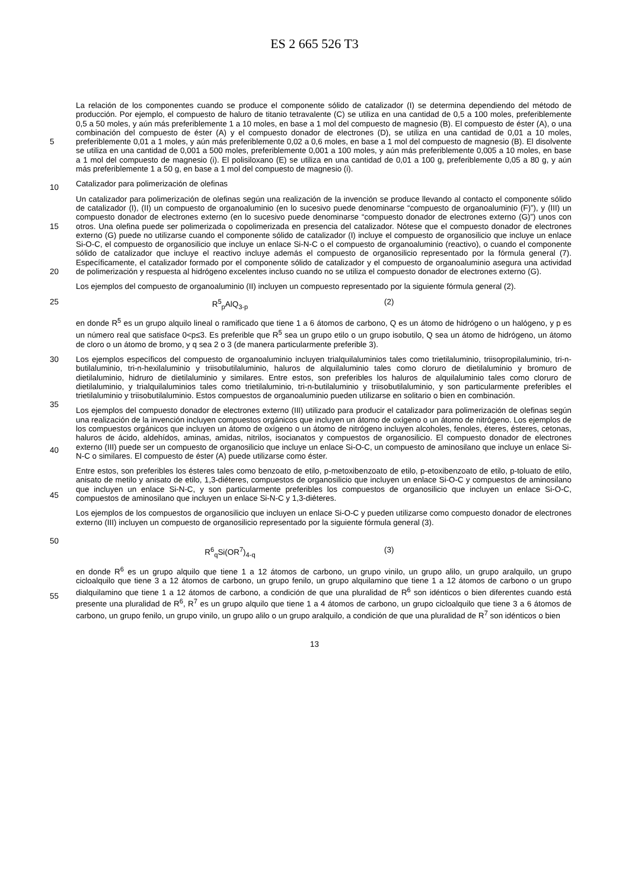ES 2 665 526 T3
5
10
La relación de los componentes cuando se produce el componente sólido de catalizador (I) se determina dependiendo del método de producción. Por ejemplo, el compuesto de haluro de titanio tetravalente (C) se utiliza en una cantidad de 0,5 a 100 moles, preferiblemente 0,5 a 50 moles, y aún más preferiblemente 1 a 10 moles, en base a 1 mol del compuesto de magnesio (B). El compuesto de éster (A), o una combinación del compuesto de éster (A) y el compuesto donador de electrones (D), se utiliza en una cantidad de 0,01 a 10 moles, preferiblemente 0,01 a 1 moles, y aún más preferiblemente 0,02 a 0,6 moles, en base a 1 mol del compuesto de magnesio (B). El disolvente se utiliza en una cantidad de 0,001 a 500 moles, preferiblemente 0,001 a 100 moles, y aún más preferiblemente 0,005 a 10 moles, en base a 1 mol del compuesto de magnesio (i). El polisiloxano (E) se utiliza en una cantidad de 0,01 a 100 g, preferiblemente 0,05 a 80 g, y aún más preferiblemente 1 a 50 g, en base a 1 mol del compuesto de magnesio (i).
Catalizador para polimerización de olefinas
15
20
Un catalizador para polimerización de olefinas según una realización de la invención se produce llevando al contacto el componente sólido de catalizador (I), (II) un compuesto de organoaluminio (en lo sucesivo puede denominarse “compuesto de organoaluminio (F)”), y (III) un compuesto donador de electrones externo (en lo sucesivo puede denominarse “compuesto donador de electrones externo (G)”) unos con otros. Una olefina puede ser polimerizada o copolimerizada en presencia del catalizador. Nótese que el compuesto donador de electrones externo (G) puede no utilizarse cuando el componente sólido de catalizador (I) incluye el compuesto de organosilicio que incluye un enlace Si-O-C, el compuesto de organosilicio que incluye un enlace Si-N-C o el compuesto de organoaluminio (reactivo), o cuando el componente sólido de catalizador que incluye el reactivo incluye además el compuesto de organosilicio representado por la fórmula general (7). Específicamente, el catalizador formado por el componente sólido de catalizador y el compuesto de organoaluminio asegura una actividad de polimerización y respuesta al hidrógeno excelentes incluso cuando no se utiliza el compuesto donador de electrones externo (G).
Los ejemplos del compuesto de organoaluminio (II) incluyen un compuesto representado por la siguiente fórmula general (2).
25 R<sup>5</sup><sub>p</sub>AlQ<sub>3-p</sub> (2)
en donde R<sup>5</sup> es un grupo alquilo lineal o ramificado que tiene 1 a 6 átomos de carbono, Q es un átomo de hidrógeno o un halógeno, y p es un número real que satisface 0<p≤3. Es preferible que R<sup>5</sup> sea un grupo etilo o un grupo isobutilo, Q sea un átomo de hidrógeno, un átomo de cloro o un átomo de bromo, y q sea 2 o 3 (de manera particularmente preferible 3).
30
35
40
45
50
Los ejemplos específicos del compuesto de organoaluminio incluyen trialquilaluminios tales como trietilaluminio, triisopropilaluminio, tri-n-butilaluminio, tri-n-hexilaluminio y triisobutilaluminio, haluros de alquilaluminio tales como cloruro de dietilaluminio y bromuro de dietilaluminio, hidruro de dietilaluminio y similares. Entre estos, son preferibles los haluros de alquilaluminio tales como cloruro de dietilaluminio, y trialquilaluminios tales como trietilaluminio, tri-n-butilaluminio y triisobutilaluminio, y son particularmente preferibles el trietilaluminio y triisobutilaluminio. Estos compuestos de organoaluminio pueden utilizarse en solitario o bien en combinación.
Los ejemplos del compuesto donador de electrones externo (III) utilizado para producir el catalizador para polimerización de olefinas según una realización de la invención incluyen compuestos orgánicos que incluyen un átomo de oxígeno o un átomo de nitrógeno. Los ejemplos de los compuestos orgánicos que incluyen un átomo de oxígeno o un átomo de nitrógeno incluyen alcoholes, fenoles, éteres, ésteres, cetonas, haluros de ácido, aldehídos, aminas, amidas, nitrilos, isocianatos y compuestos de organosilicio. El compuesto donador de electrones externo (III) puede ser un compuesto de organosilicio que incluye un enlace Si-O-C, un compuesto de aminosilano que incluye un enlace Si-N-C o similares. El compuesto de éster (A) puede utilizarse como éster.
Entre estos, son preferibles los ésteres tales como benzoato de etilo, p-metoxibenzoato de etilo, p-etoxibenzoato de etilo, p-toluato de etilo, anisato de metilo y anisato de etilo, 1,3-diéteres, compuestos de organosilicio que incluyen un enlace Si-O-C y compuestos de aminosilano que incluyen un enlace Si-N-C, y son particularmente preferibles los compuestos de organosilicio que incluyen un enlace Si-O-C, compuestos de aminosilano que incluyen un enlace Si-N-C y 1,3-diéteres.
Los ejemplos de los compuestos de organosilicio que incluyen un enlace Si-O-C y pueden utilizarse como compuesto donador de electrones externo (III) incluyen un compuesto de organosilicio representado por la siguiente fórmula general (3).
R<sup>6</sup><sub>q</sub>Si(OR<sup>7</sup>)<sub>4-q</sub> (3)
55 en donde R<sup>6</sup> es un grupo alquilo que tiene 1 a 12 átomos de carbono, un grupo vinilo, un grupo alilo, un grupo aralquilo, un grupo cicloalquilo que tiene 3 a 12 átomos de carbono, un grupo fenilo, un grupo alquilamino que tiene 1 a 12 átomos de carbono o un grupo dialquilamino que tiene 1 a 12 átomos de carbono, a condición de que una pluralidad de R<sup>6</sup> son idénticos o bien diferentes cuando está presente una pluralidad de R<sup>6</sup>, R<sup>7</sup> es un grupo alquilo que tiene 1 a 4 átomos de carbono, un grupo cicloalquilo que tiene 3 a 6 átomos de carbono, un grupo fenilo, un grupo vinilo, un grupo alilo o un grupo aralquilo, a condición de que una pluralidad de R<sup>7</sup> son idénticos o bien
13